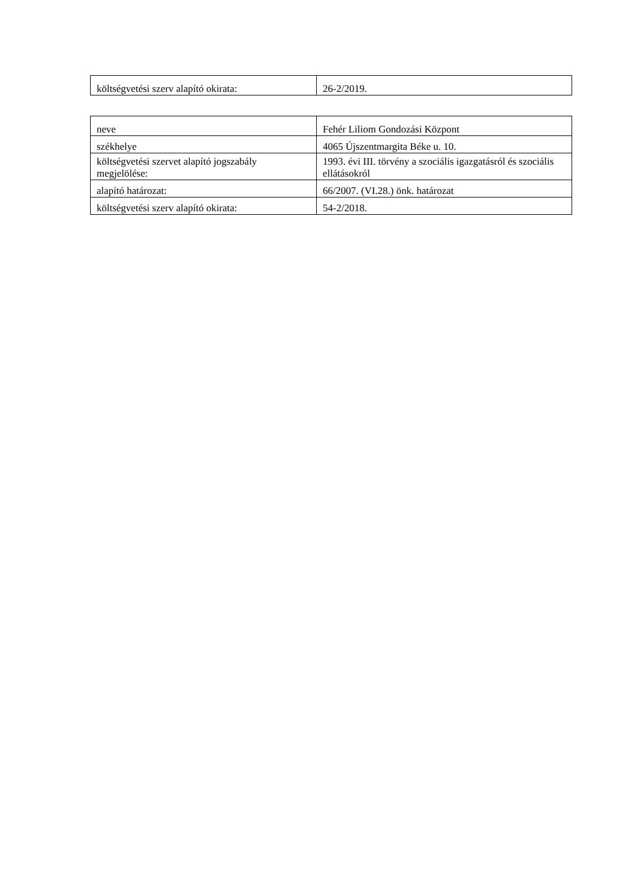| költségvetési szerv alapító okirata: | 26-2/2019. |
| neve | Fehér Liliom Gondozási Központ |
| székhelye | 4065 Újszentmargita Béke u. 10. |
| költségvetési szervet alapító jogszabály megjelölése: | 1993. évi III. törvény a szociális igazgatásról és szociális ellátásokról |
| alapító határozat: | 66/2007. (VI.28.) önk. határozat |
| költségvetési szerv alapító okirata: | 54-2/2018. |